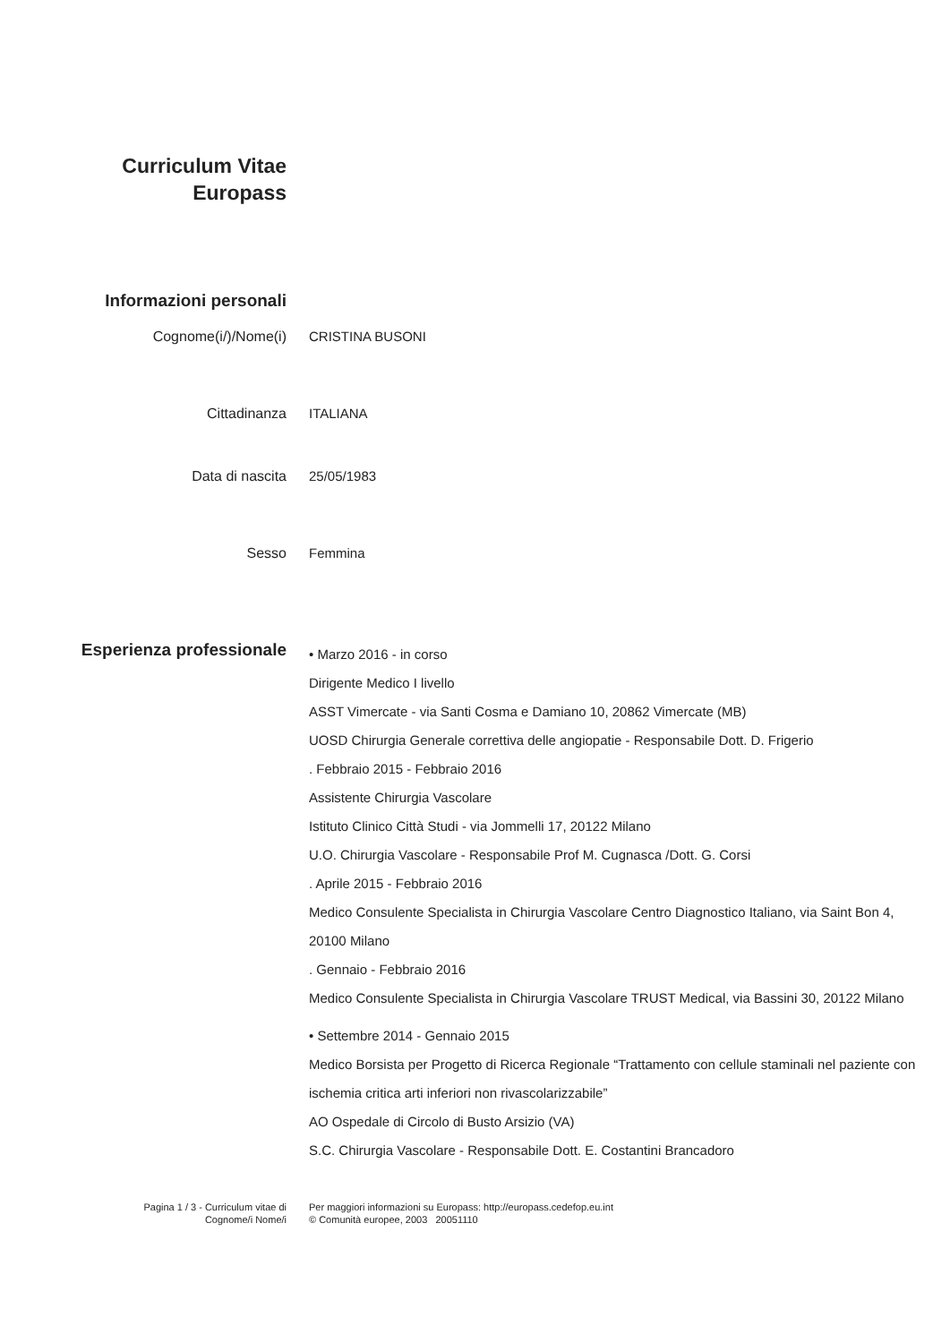Curriculum Vitae
Europass
Informazioni personali
Cognome(i/)/Nome(i) CRISTINA BUSONI
Cittadinanza ITALIANA
Data di nascita 25/05/1983
Sesso Femmina
Esperienza professionale
• Marzo 2016 - in corso
Dirigente Medico I livello
ASST Vimercate - via Santi Cosma e Damiano 10, 20862 Vimercate (MB)
UOSD Chirurgia Generale correttiva delle angiopatie - Responsabile Dott. D. Frigerio
. Febbraio 2015 - Febbraio 2016
Assistente Chirurgia Vascolare
Istituto Clinico Città Studi - via Jommelli 17, 20122 Milano
U.O. Chirurgia Vascolare - Responsabile Prof M. Cugnasca /Dott. G. Corsi
. Aprile 2015 - Febbraio 2016
Medico Consulente Specialista in Chirurgia Vascolare Centro Diagnostico Italiano, via Saint Bon 4, 20100 Milano
. Gennaio - Febbraio 2016
Medico Consulente Specialista in Chirurgia Vascolare TRUST Medical, via Bassini 30, 20122 Milano
• Settembre 2014 - Gennaio 2015
Medico Borsista per Progetto di Ricerca Regionale “Trattamento con cellule staminali nel paziente con ischemia critica arti inferiori non rivascolarizzabile”
AO Ospedale di Circolo di Busto Arsizio (VA)
S.C. Chirurgia Vascolare - Responsabile Dott. E. Costantini Brancadoro
Pagina 1 / 3 - Curriculum vitae di
Cognome/i Nome/i
Per maggiori informazioni su Europass: http://europass.cedefop.eu.int
© Comunità europee, 2003 20051110